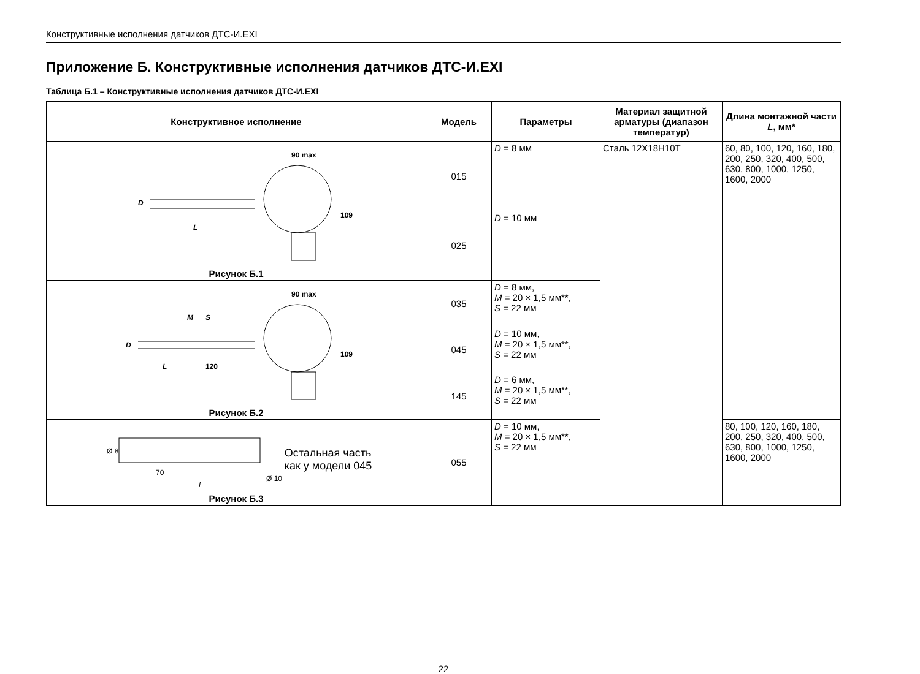Конструктивные исполнения датчиков ДТС-И.EXI
Приложение Б. Конструктивные исполнения датчиков ДТС-И.EXI
Таблица Б.1 – Конструктивные исполнения датчиков ДТС-И.EXI
| Конструктивное исполнение | Модель | Параметры | Материал защитной арматуры (диапазон температур) | Длина монтажной части L , мм* |
| --- | --- | --- | --- | --- |
| 90 max L D 109 Рисунок Б.1 | 015 | D = 8 мм | Сталь 12Х18Н10Т | 60, 80, 100, 120, 160, 180, 200, 250, 320, 400, 500, 630, 800, 1000, 1250, 1600, 2000 |
| | 025 | D = 10 мм | | |
| 90 max L 120 M S D 109 Рисунок Б.2 | 035 | D = 8 мм, M = 20 × 1,5 мм**, S = 22 мм | | |
| | 045 | D = 10 мм, M = 20 × 1,5 мм**, S = 22 мм | | |
| | 145 | D = 6 мм, M = 20 × 1,5 мм**, S = 22 мм | | |
| Ø 8 70 L Ø 10 Остальная часть как у модели 045 Рисунок Б.3 | 055 | D = 10 мм, M = 20 × 1,5 мм**, S = 22 мм | | 80, 100, 120, 160, 180, 200, 250, 320, 400, 500, 630, 800, 1000, 1250, 1600, 2000 |
22